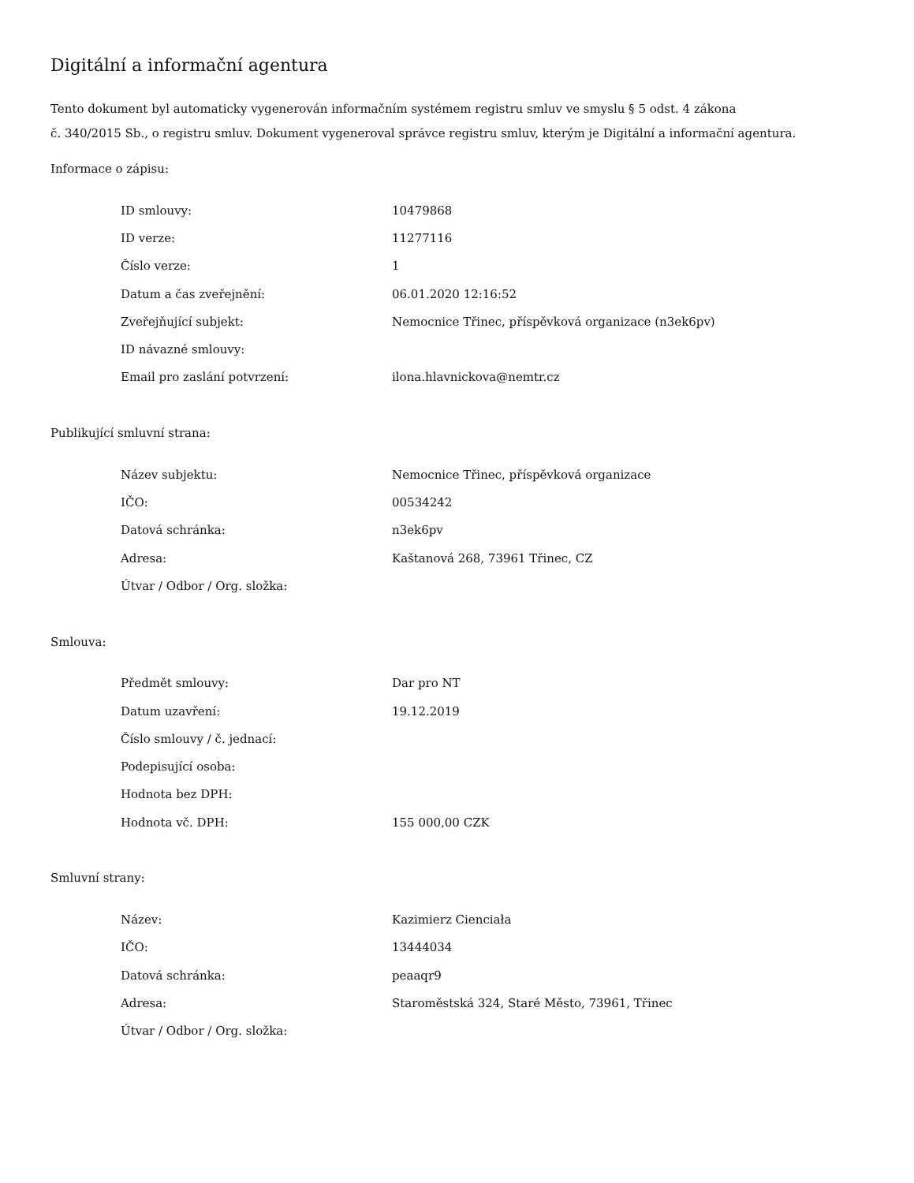Digitální a informační agentura
Tento dokument byl automaticky vygenerován informačním systémem registru smluv ve smyslu § 5 odst. 4 zákona
č. 340/2015 Sb., o registru smluv. Dokument vygeneroval správce registru smluv, kterým je Digitální a informační agentura.
Informace o zápisu:
| ID smlouvy: | 10479868 |
| ID verze: | 11277116 |
| Číslo verze: | 1 |
| Datum a čas zveřejnění: | 06.01.2020 12:16:52 |
| Zveřejňující subjekt: | Nemocnice Třinec, příspěvková organizace (n3ek6pv) |
| ID návazné smlouvy: | |
| Email pro zaslání potvrzení: | ilona.hlavnickova@nemtr.cz |
Publikující smluvní strana:
| Název subjektu: | Nemocnice Třinec, příspěvková organizace |
| IČO: | 00534242 |
| Datová schránka: | n3ek6pv |
| Adresa: | Kaštanová 268, 73961 Třinec, CZ |
| Útvar / Odbor / Org. složka: | |
Smlouva:
| Předmět smlouvy: | Dar pro NT |
| Datum uzavření: | 19.12.2019 |
| Číslo smlouvy / č. jednací: | |
| Podepisující osoba: | |
| Hodnota bez DPH: | |
| Hodnota vč. DPH: | 155 000,00 CZK |
Smluvní strany:
| Název: | Kazimierz Cienciała |
| IČO: | 13444034 |
| Datová schránka: | peaaqr9 |
| Adresa: | Staroměstská 324, Staré Město, 73961, Třinec |
| Útvar / Odbor / Org. složka: | |